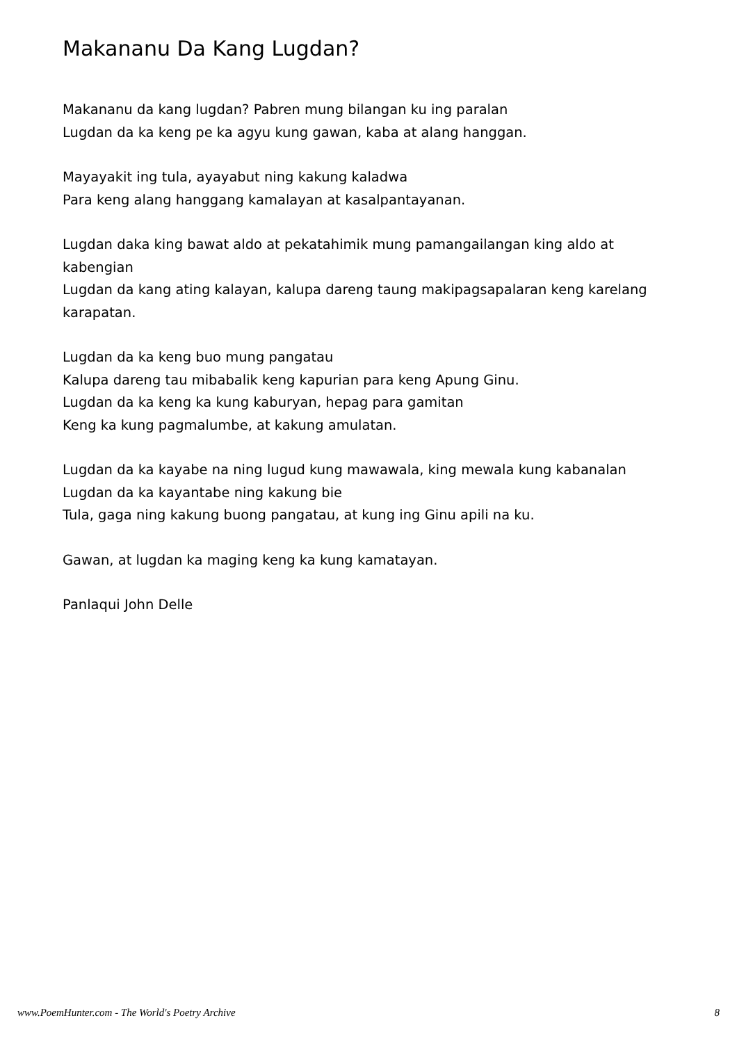Makananu Da Kang Lugdan?
Makananu da kang lugdan? Pabren mung bilangan ku ing paralan
Lugdan da ka keng pe ka agyu kung gawan, kaba at alang hanggan.
Mayayakit ing tula, ayayabut ning kakung kaladwa
Para keng alang hanggang kamalayan at kasalpantayanan.
Lugdan daka king bawat aldo at pekatahimik mung pamangailangan king aldo at kabengian
Lugdan da kang ating kalayan, kalupa dareng taung makipagsapalaran keng karelang karapatan.
Lugdan da ka keng buo mung pangatau
Kalupa dareng tau mibabalik keng kapurian para keng Apung Ginu.
Lugdan da ka keng ka kung kaburyan, hepag para gamitan
Keng ka kung pagmalumbe, at kakung amulatan.
Lugdan da ka kayabe na ning lugud kung mawawala, king mewala kung kabanalan
Lugdan da ka kayantabe ning kakung bie
Tula, gaga ning kakung buong pangatau, at kung ing Ginu apili na ku.
Gawan, at lugdan ka maging keng ka kung kamatayan.
Panlaqui John Delle
www.PoemHunter.com - The World's Poetry Archive 8